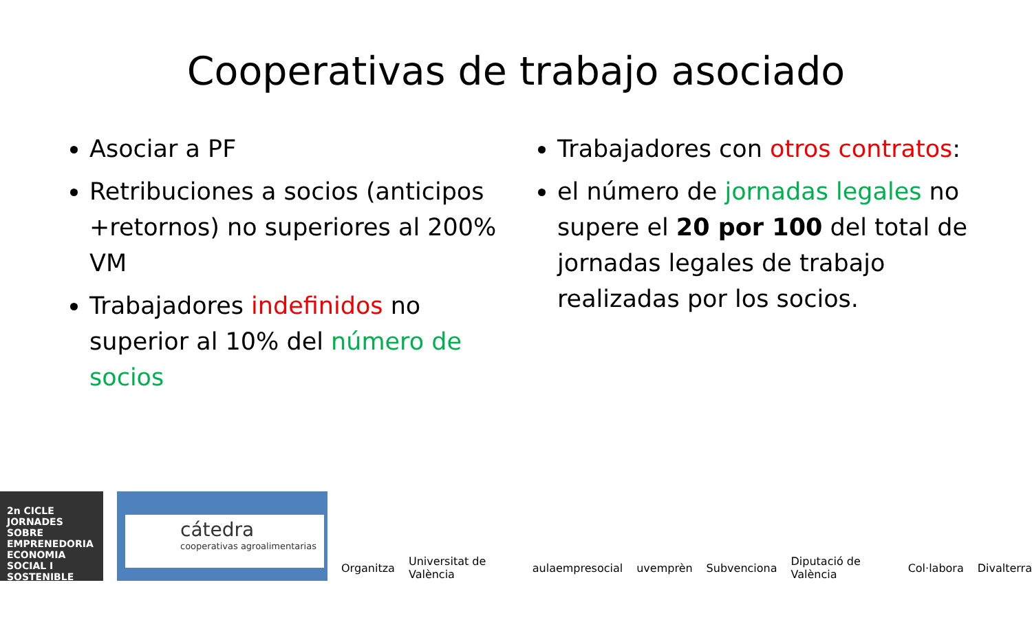Cooperativas de trabajo asociado
Asociar a PF
Retribuciones a socios (anticipos +retornos) no superiores al 200% VM
Trabajadores indefinidos no superior al 10% del número de socios
Trabajadores con otros contratos:
el número de jornadas legales no supere el 20 por 100 del total de jornadas legales de trabajo realizadas por los socios.
2n CICLE JORNADES SOBRE EMPRENEDORIA ECONOMIA SOCIAL I SOSTENIBLE
cátedra
cooperativas agroalimentarias
Organitza Universitat de València aulaempresocial uvemprèn Subvenciona Diputació de València Col·labora Divalterra